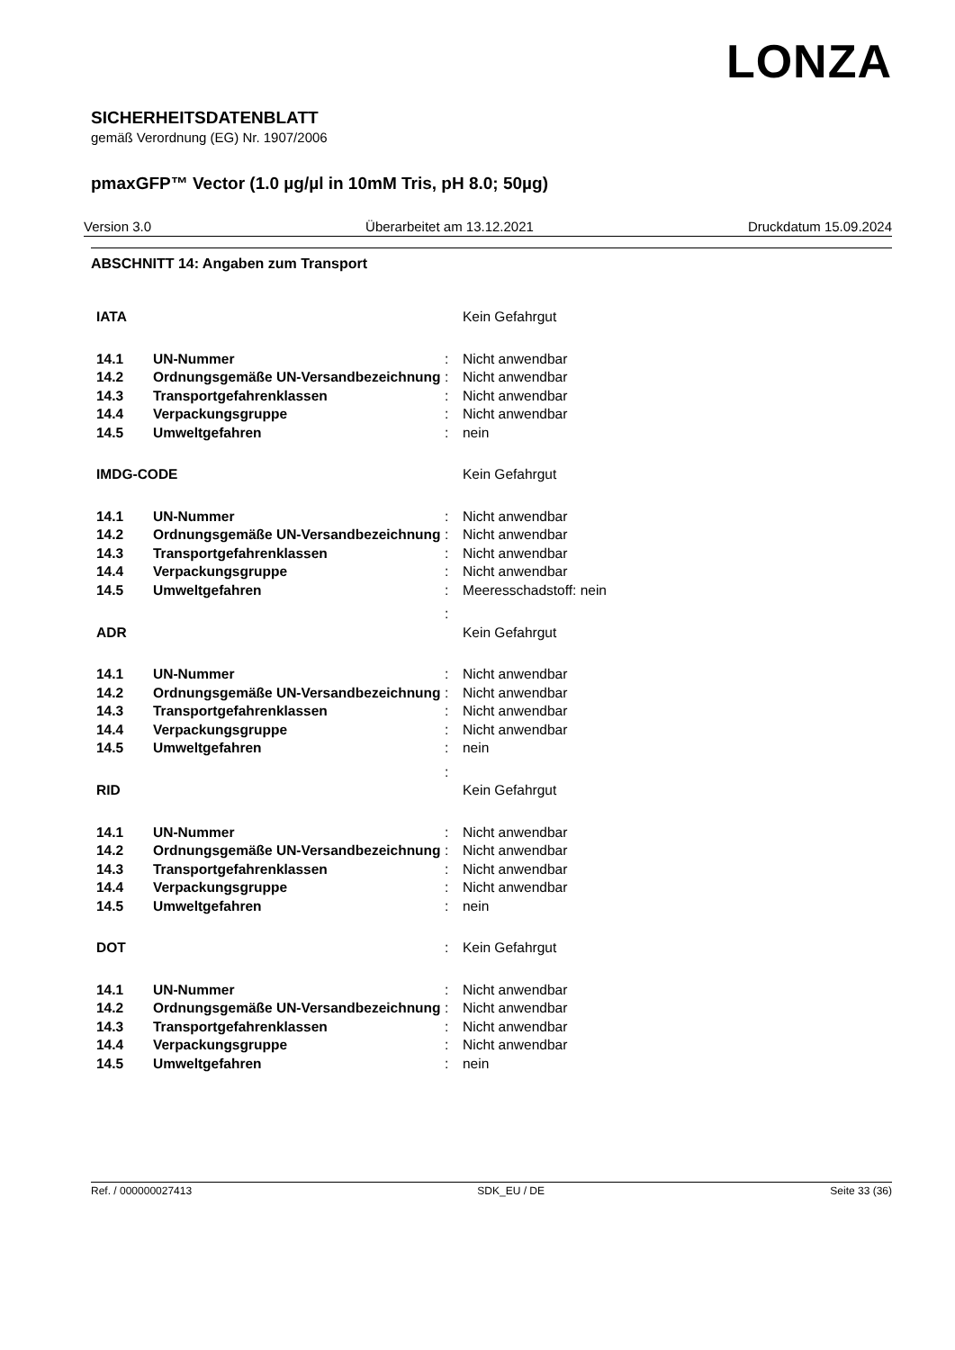LONZA
SICHERHEITSDATENBLATT
gemäß Verordnung (EG) Nr. 1907/2006
pmaxGFP™ Vector (1.0 µg/µl in 10mM Tris, pH 8.0; 50µg)
Version 3.0 Überarbeitet am 13.12.2021 Druckdatum 15.09.2024
ABSCHNITT 14: Angaben zum Transport
| IATA | | | Kein Gefahrgut |
| 14.1 | UN-Nummer | : | Nicht anwendbar |
| 14.2 | Ordnungsgemäße UN-Versandbezeichnung | : | Nicht anwendbar |
| 14.3 | Transportgefahrenklassen | : | Nicht anwendbar |
| 14.4 | Verpackungsgruppe | : | Nicht anwendbar |
| 14.5 | Umweltgefahren | : | nein |
| IMDG-CODE | | | Kein Gefahrgut |
| 14.1 | UN-Nummer | : | Nicht anwendbar |
| 14.2 | Ordnungsgemäße UN-Versandbezeichnung | : | Nicht anwendbar |
| 14.3 | Transportgefahrenklassen | : | Nicht anwendbar |
| 14.4 | Verpackungsgruppe | : | Nicht anwendbar |
| 14.5 | Umweltgefahren | : | Meeresschadstoff: nein |
| | | : | |
| ADR | | | Kein Gefahrgut |
| 14.1 | UN-Nummer | : | Nicht anwendbar |
| 14.2 | Ordnungsgemäße UN-Versandbezeichnung | : | Nicht anwendbar |
| 14.3 | Transportgefahrenklassen | : | Nicht anwendbar |
| 14.4 | Verpackungsgruppe | : | Nicht anwendbar |
| 14.5 | Umweltgefahren | : | nein |
| | | : | |
| RID | | | Kein Gefahrgut |
| 14.1 | UN-Nummer | : | Nicht anwendbar |
| 14.2 | Ordnungsgemäße UN-Versandbezeichnung | : | Nicht anwendbar |
| 14.3 | Transportgefahrenklassen | : | Nicht anwendbar |
| 14.4 | Verpackungsgruppe | : | Nicht anwendbar |
| 14.5 | Umweltgefahren | : | nein |
| DOT | | : | Kein Gefahrgut |
| 14.1 | UN-Nummer | : | Nicht anwendbar |
| 14.2 | Ordnungsgemäße UN-Versandbezeichnung | : | Nicht anwendbar |
| 14.3 | Transportgefahrenklassen | : | Nicht anwendbar |
| 14.4 | Verpackungsgruppe | : | Nicht anwendbar |
| 14.5 | Umweltgefahren | : | nein |
Ref. / 000000027413 SDK_EU / DE Seite 33 (36)